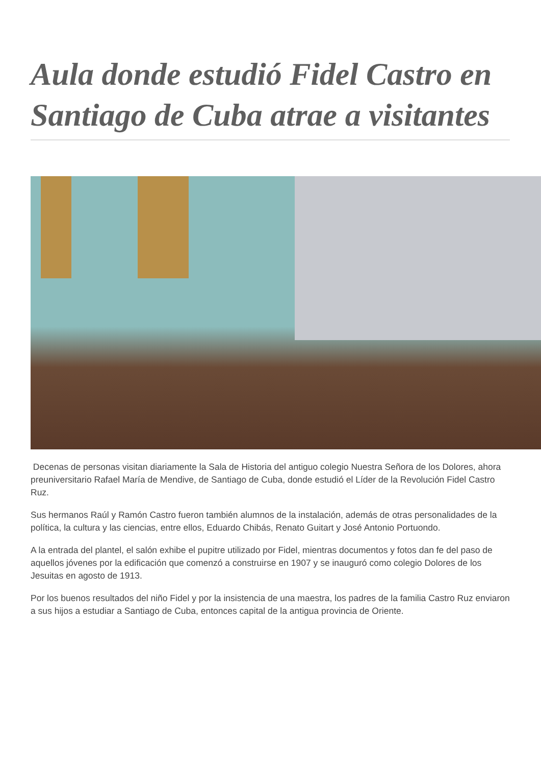Aula donde estudió Fidel Castro en Santiago de Cuba atrae a visitantes
Decenas de personas visitan diariamente la Sala de Historia del antiguo colegio Nuestra Señora de los Dolores, ahora preuniversitario Rafael María de Mendive, de Santiago de Cuba, donde estudió el Líder de la Revolución Fidel Castro Ruz.
Sus hermanos Raúl y Ramón Castro fueron también alumnos de la instalación, además de otras personalidades de la política, la cultura y las ciencias, entre ellos, Eduardo Chibás, Renato Guitart y José Antonio Portuondo.
A la entrada del plantel, el salón exhibe el pupitre utilizado por Fidel, mientras documentos y fotos dan fe del paso de aquellos jóvenes por la edificación que comenzó a construirse en 1907 y se inauguró como colegio Dolores de los Jesuitas en agosto de 1913.
Por los buenos resultados del niño Fidel y por la insistencia de una maestra, los padres de la familia Castro Ruz enviaron a sus hijos a estudiar a Santiago de Cuba, entonces capital de la antigua provincia de Oriente.